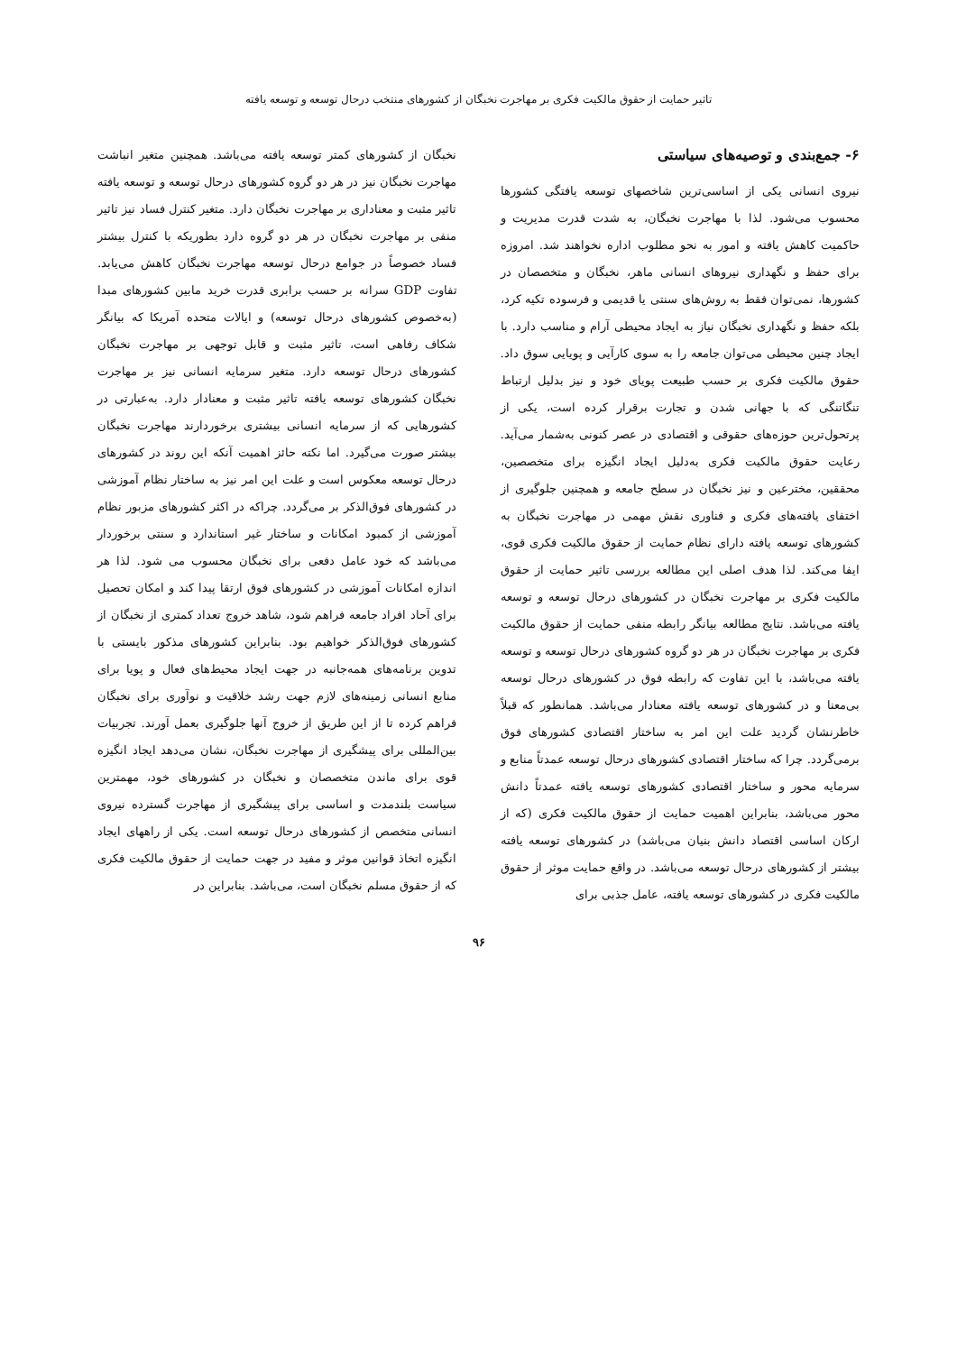تاثیر حمایت از حقوق مالکیت فکری بر مهاجرت نخبگان از کشورهای منتخب درحال توسعه و توسعه یافته
۶- جمع‌بندی و توصیه‌های سیاستی
نیروی انسانی یکی از اساسی‌ترین شاخصهای توسعه یافتگی کشورها محسوب می‌شود. لذا با مهاجرت نخبگان، به شدت قدرت مدیریت و حاکمیت کاهش یافته و امور به نحو مطلوب اداره نخواهند شد. امروزه برای حفظ و نگهداری نیروهای انسانی ماهر، نخبگان و متخصصان در کشورها، نمی‌توان فقط به روش‌های سنتی یا قدیمی و فرسوده تکیه کرد، بلکه حفظ و نگهداری نخبگان نیاز به ایجاد محیطی آرام و مناسب دارد. با ایجاد چنین محیطی می‌توان جامعه را به سوی کارآیی و پویایی سوق داد. حقوق مالکیت فکری بر حسب طبیعت پویای خود و نیز بدلیل ارتباط تنگاتنگی که با جهانی شدن و تجارت برقرار کرده است، یکی از پرتحول‌ترین حوزه‌های حقوقی و اقتصادی در عصر کنونی به‌شمار می‌آید. رعایت حقوق مالکیت فکری به‌دلیل ایجاد انگیزه برای متخصصین، محققین، مخترعین و نیز نخبگان در سطح جامعه و همچنین جلوگیری از اختفای یافته‌های فکری و فناوری نقش مهمی در مهاجرت نخبگان به کشورهای توسعه یافته دارای نظام حمایت از حقوق مالکیت فکری قوی، ایفا می‌کند. لذا هدف اصلی این مطالعه بررسی تاثیر حمایت از حقوق مالکیت فکری بر مهاجرت نخبگان در کشورهای درحال توسعه و توسعه یافته می‌باشد. نتایج مطالعه بیانگر رابطه منفی حمایت از حقوق مالکیت فکری بر مهاجرت نخبگان در هر دو گروه کشورهای درحال توسعه و توسعه یافته می‌باشد، با این تفاوت که رابطه فوق در کشورهای درحال توسعه بی‌معنا و در کشورهای توسعه یافته معنادار می‌باشد. همانطور که قبلاً خاطرنشان گردید علت این امر به ساختار اقتصادی کشورهای فوق برمی‌گردد. چرا که ساختار اقتصادی کشورهای درحال توسعه عمدتاً منابع و سرمایه محور و ساختار اقتصادی کشورهای توسعه یافته عمدتاً دانش محور می‌باشد، بنابراین اهمیت حمایت از حقوق مالکیت فکری (که از ارکان اساسی اقتصاد دانش بنیان می‌باشد) در کشورهای توسعه یافته بیشتر از کشورهای درحال توسعه می‌باشد. در واقع حمایت موثر از حقوق مالکیت فکری در کشورهای توسعه یافته، عامل جذبی برای
نخبگان از کشورهای کمتر توسعه یافته می‌باشد. همچنین متغیر انباشت مهاجرت نخبگان نیز در هر دو گروه کشورهای درحال توسعه و توسعه یافته تاثیر مثبت و معناداری بر مهاجرت نخبگان دارد. متغیر کنترل فساد نیز تاثیر منفی بر مهاجرت نخبگان در هر دو گروه دارد بطوریکه با کنترل بیشتر فساد خصوصاً در جوامع درحال توسعه مهاجرت نخبگان کاهش می‌یابد. تفاوت GDP سرانه بر حسب برابری قدرت خرید مابین کشورهای مبدا (به‌خصوص کشورهای درحال توسعه) و ایالات متحده آمریکا که بیانگر شکاف رفاهی است، تاثیر مثبت و قابل توجهی بر مهاجرت نخبگان کشورهای درحال توسعه دارد. متغیر سرمایه انسانی نیز بر مهاجرت نخبگان کشورهای توسعه یافته تاثیر مثبت و معنادار دارد. به‌عبارتی در کشورهایی که از سرمایه انسانی بیشتری برخوردارند مهاجرت نخبگان بیشتر صورت می‌گیرد. اما نکته حائز اهمیت آنکه این روند در کشورهای درحال توسعه معکوس است و علت این امر نیز به ساختار نظام آموزشی در کشورهای فوق‌الذکر بر می‌گردد. چراکه در اکثر کشورهای مزبور نظام آموزشی از کمبود امکانات و ساختار غیر استاندارد و سنتی برخوردار می‌باشد که خود عامل دفعی برای نخبگان محسوب می شود. لذا هر اندازه امکانات آموزشی در کشورهای فوق ارتقا پیدا کند و امکان تحصیل برای آحاد افراد جامعه فراهم شود، شاهد خروج تعداد کمتری از نخبگان از کشورهای فوق‌الذکر خواهیم بود. بنابراین کشورهای مذکور بایستی با تدوین برنامه‌های همه‌جانبه در جهت ایجاد محیط‌های فعال و پویا برای منابع انسانی زمینه‌های لازم جهت رشد خلاقیت و نوآوری برای نخبگان فراهم کرده تا از این طریق از خروج آنها جلوگیری بعمل آورند. تجربیات بین‌المللی برای پیشگیری از مهاجرت نخبگان، نشان می‌دهد ایجاد انگیزه قوی برای ماندن متخصصان و نخبگان در کشورهای خود، مهمترین سیاست بلندمدت و اساسی برای پیشگیری از مهاجرت گسترده نیروی انسانی متخصص از کشورهای درحال توسعه است. یکی از راههای ایجاد انگیزه اتخاذ قوانین موثر و مفید در جهت حمایت از حقوق مالکیت فکری که از حقوق مسلم نخبگان است، می‌باشد. بنابراین در
۹۶